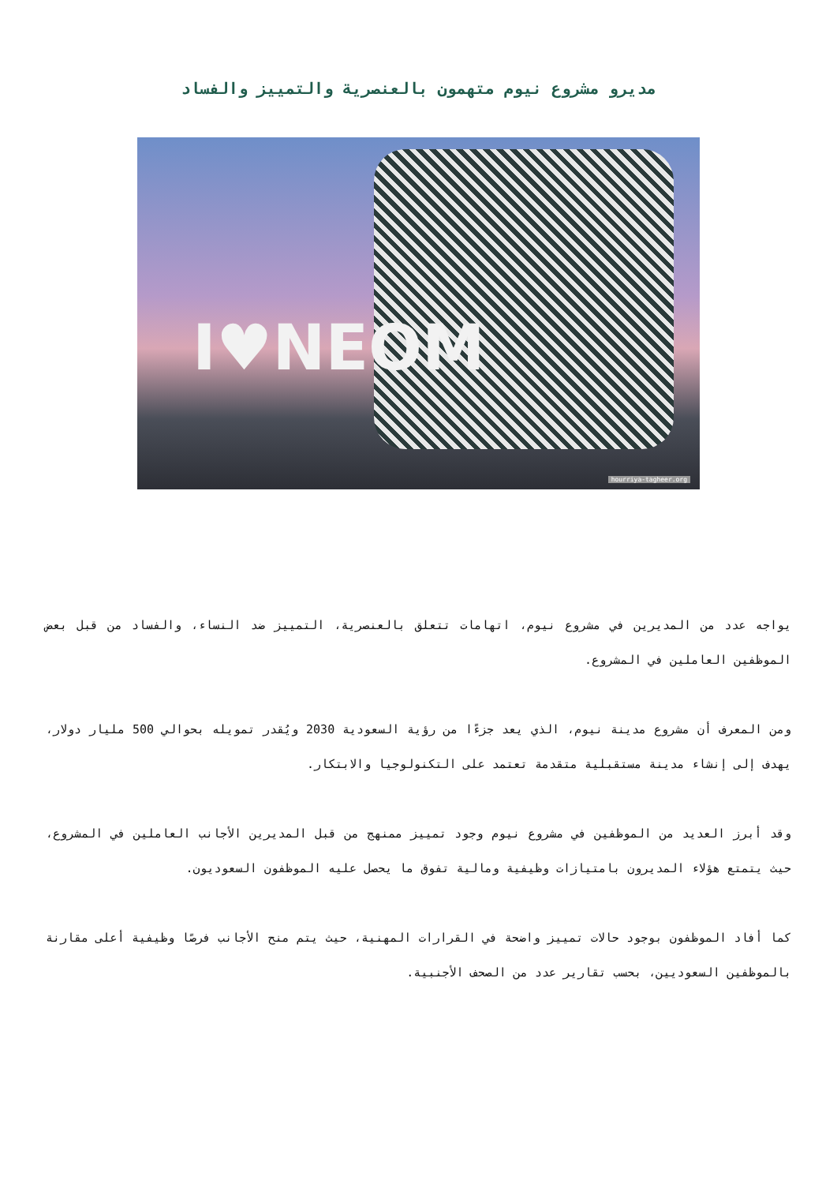مديرو مشروع نيوم متهمون بالعنصرية والتمييز والفساد
I♥NEOM
hourriya-tagheer.org
يواجه عدد من المديرين في مشروع نيوم، اتهامات تتعلق بالعنصرية، التمييز ضد النساء، والفساد من قبل بعض الموظفين العاملين في المشروع.
ومن المعرف أن مشروع مدينة نيوم، الذي يعد جزءًا من رؤية السعودية 2030 ويُقدر تمويله بحوالي 500 مليار دولار، يهدف إلى إنشاء مدينة مستقبلية متقدمة تعتمد على التكنولوجيا والابتكار.
وقد أبرز العديد من الموظفين في مشروع نيوم وجود تمييز ممنهج من قبل المديرين الأجانب العاملين في المشروع، حيث يتمتع هؤلاء المديرون بامتيازات وظيفية ومالية تفوق ما يحصل عليه الموظفون السعوديون.
كما أفاد الموظفون بوجود حالات تمييز واضحة في القرارات المهنية، حيث يتم منح الأجانب فرصًا وظيفية أعلى مقارنة بالموظفين السعوديين، بحسب تقارير عدد من الصحف الأجنبية.